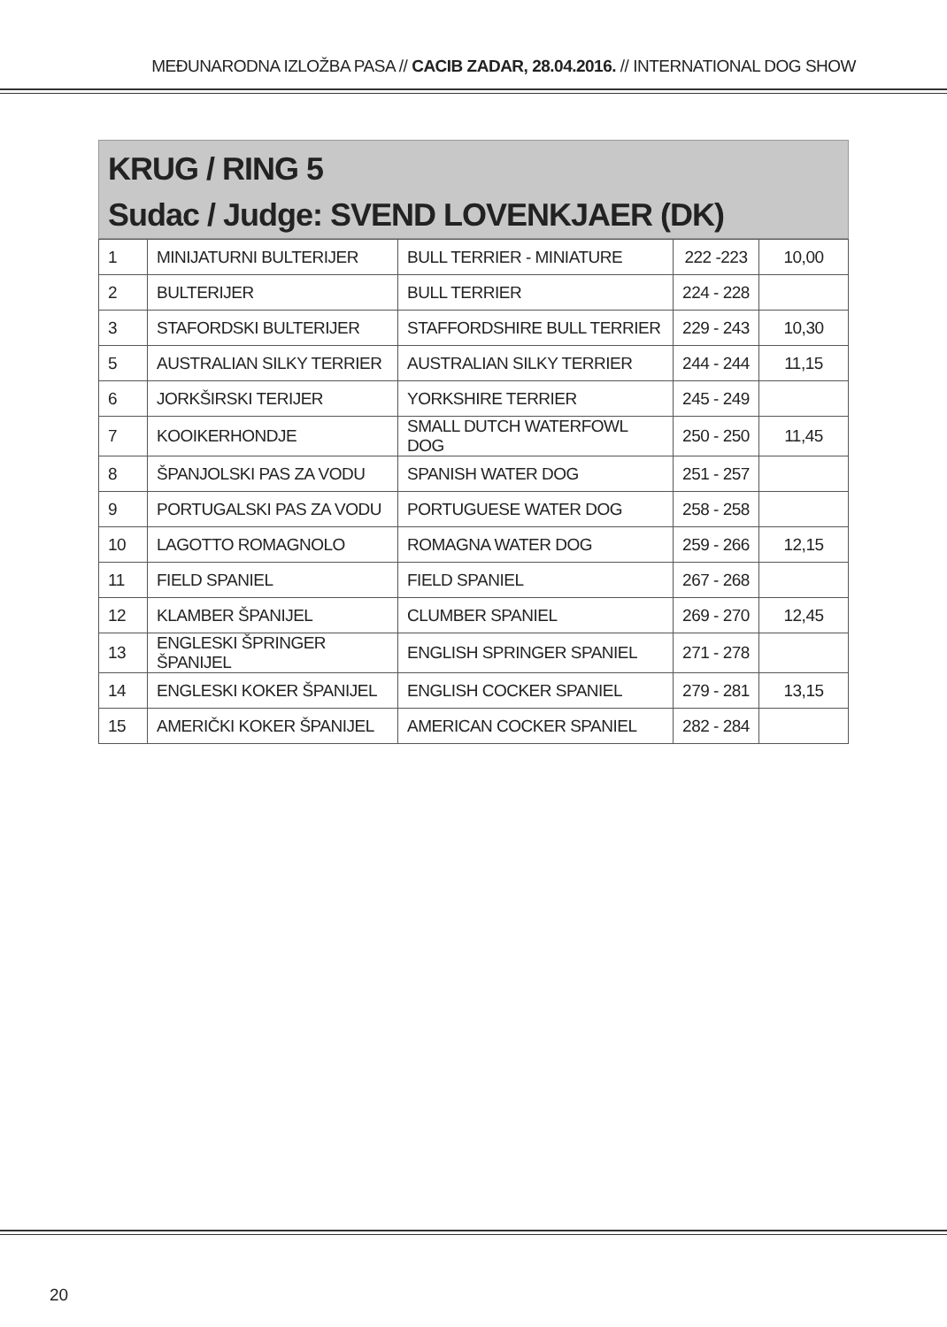MEĐUNARODNA IZLOŽBA PASA // CACIB ZADAR, 28.04.2016. // INTERNATIONAL DOG SHOW
KRUG / RING 5
Sudac / Judge: SVEND LOVENKJAER (DK)
| 1 | MINIJATURNI BULTERIJER | BULL TERRIER - MINIATURE | 222 -223 | 10,00 |
| 2 | BULTERIJER | BULL TERRIER | 224 - 228 | |
| 3 | STAFORDSKI BULTERIJER | STAFFORDSHIRE BULL TERRIER | 229 - 243 | 10,30 |
| 5 | AUSTRALIAN SILKY TERRIER | AUSTRALIAN SILKY TERRIER | 244 - 244 | 11,15 |
| 6 | JORKŠIRSKI TERIJER | YORKSHIRE TERRIER | 245 - 249 | |
| 7 | KOOIKERHONDJE | SMALL DUTCH WATERFOWL DOG | 250 - 250 | 11,45 |
| 8 | ŠPANJOLSKI PAS ZA VODU | SPANISH WATER DOG | 251 - 257 | |
| 9 | PORTUGALSKI PAS ZA VODU | PORTUGUESE WATER DOG | 258 - 258 | |
| 10 | LAGOTTO ROMAGNOLO | ROMAGNA WATER DOG | 259 - 266 | 12,15 |
| 11 | FIELD SPANIEL | FIELD SPANIEL | 267 - 268 | |
| 12 | KLAMBER ŠPANIJEL | CLUMBER SPANIEL | 269 - 270 | 12,45 |
| 13 | ENGLESKI ŠPRINGER ŠPANIJEL | ENGLISH SPRINGER SPANIEL | 271 - 278 | |
| 14 | ENGLESKI KOKER ŠPANIJEL | ENGLISH COCKER SPANIEL | 279 - 281 | 13,15 |
| 15 | AMERIČKI KOKER ŠPANIJEL | AMERICAN COCKER SPANIEL | 282 - 284 | |
20